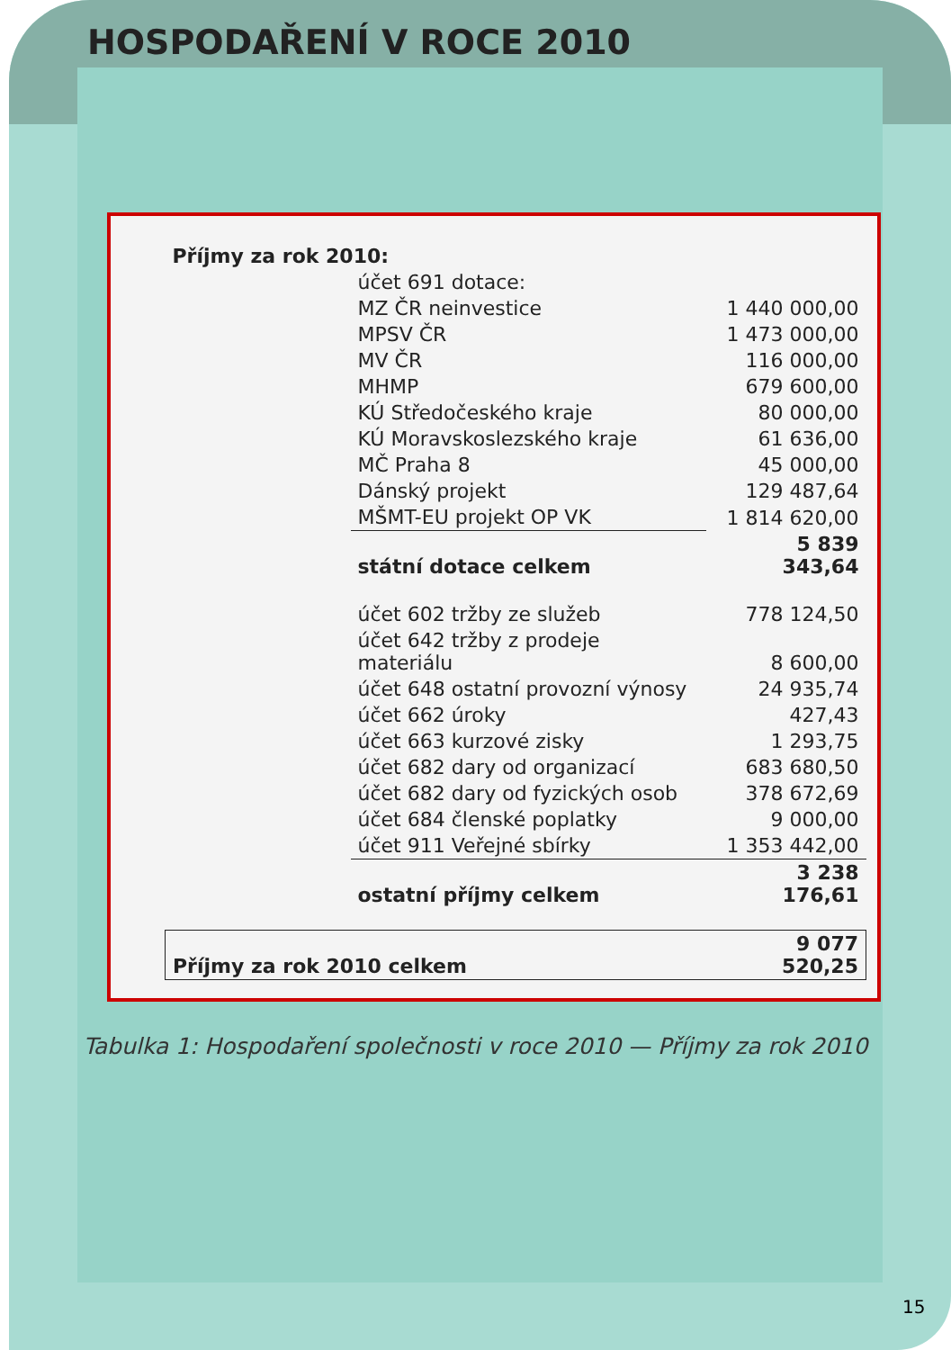HOSPODAŘENÍ V ROCE 2010
| Příjmy za rok 2010: | | |
| | účet 691 dotace: | |
| | MZ ČR neinvestice | 1 440 000,00 |
| | MPSV ČR | 1 473 000,00 |
| | MV ČR | 116 000,00 |
| | MHMP | 679 600,00 |
| | KÚ Středočeského kraje | 80 000,00 |
| | KÚ Moravskoslezského kraje | 61 636,00 |
| | MČ Praha 8 | 45 000,00 |
| | Dánský projekt | 129 487,64 |
| | MŠMT-EU projekt OP VK | 1 814 620,00 |
| | státní dotace celkem | 5 839 343,64 |
| | účet 602 tržby ze služeb | 778 124,50 |
| | účet 642 tržby z prodeje materiálu | 8 600,00 |
| | účet 648 ostatní provozní výnosy | 24 935,74 |
| | účet 662 úroky | 427,43 |
| | účet 663 kurzové zisky | 1 293,75 |
| | účet 682 dary od organizací | 683 680,50 |
| | účet 682 dary od fyzických osob | 378 672,69 |
| | účet 684 členské poplatky | 9 000,00 |
| | účet 911 Veřejné sbírky | 1 353 442,00 |
| | ostatní příjmy celkem | 3 238 176,61 |
| Příjmy za rok 2010 celkem | | 9 077 520,25 |
Tabulka 1: Hospodaření společnosti v roce 2010 — Příjmy za rok 2010
15